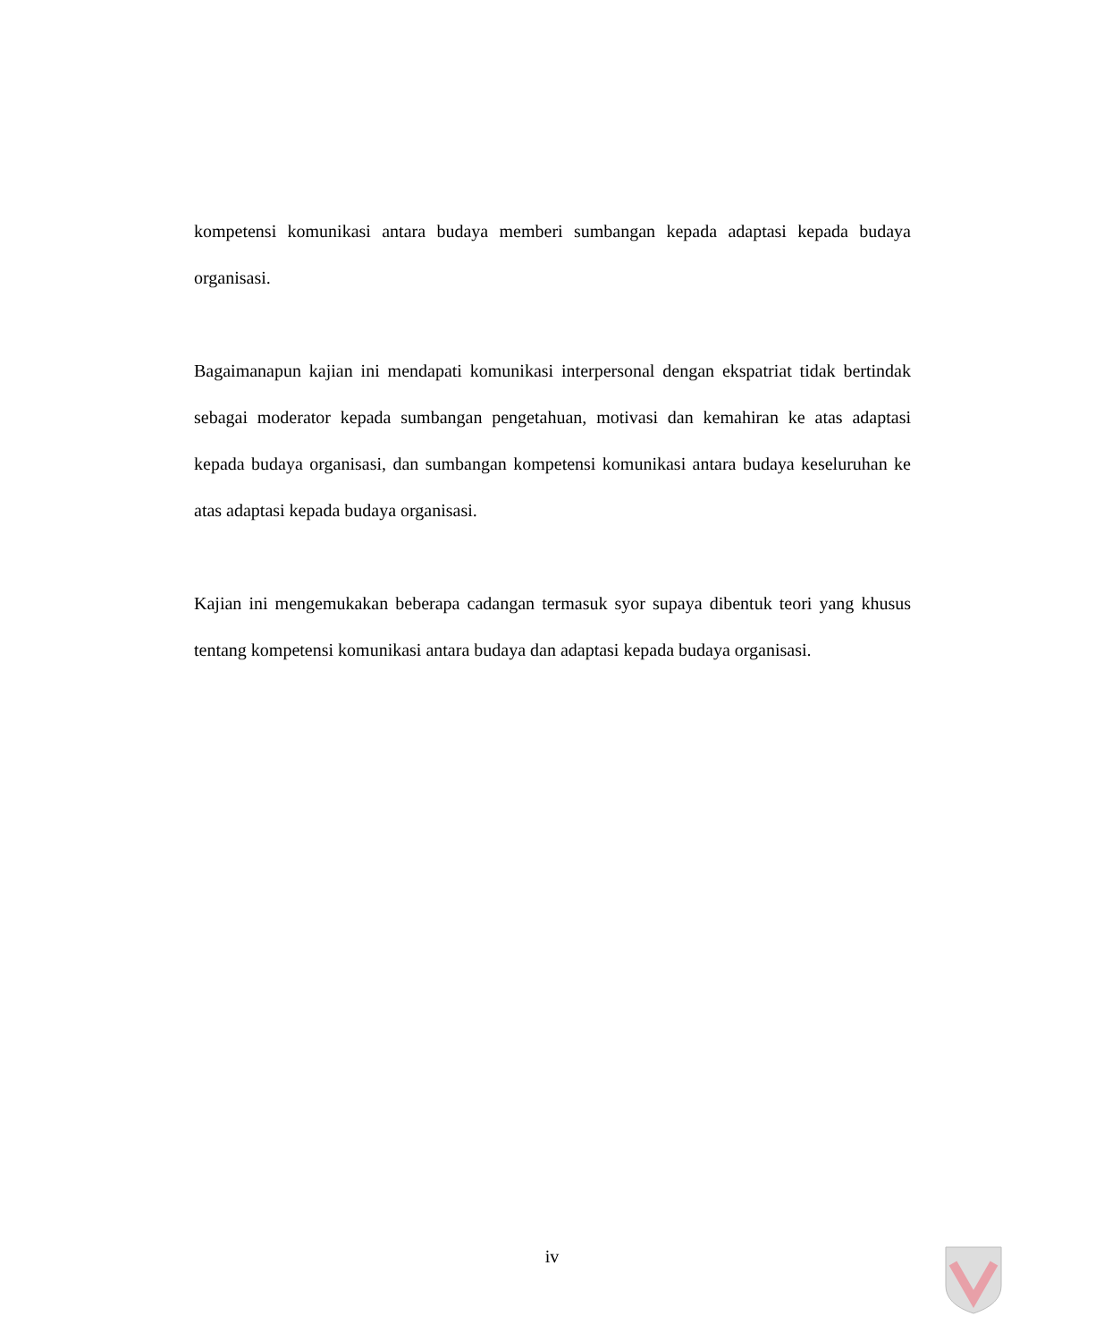kompetensi komunikasi antara budaya memberi sumbangan kepada adaptasi kepada budaya organisasi.
Bagaimanapun kajian ini mendapati komunikasi interpersonal dengan ekspatriat tidak bertindak sebagai moderator kepada sumbangan pengetahuan, motivasi dan kemahiran ke atas adaptasi kepada budaya organisasi, dan sumbangan kompetensi komunikasi antara budaya keseluruhan ke atas adaptasi kepada budaya organisasi.
Kajian ini mengemukakan beberapa cadangan termasuk syor supaya dibentuk teori yang khusus tentang kompetensi komunikasi antara budaya dan adaptasi kepada budaya organisasi.
iv